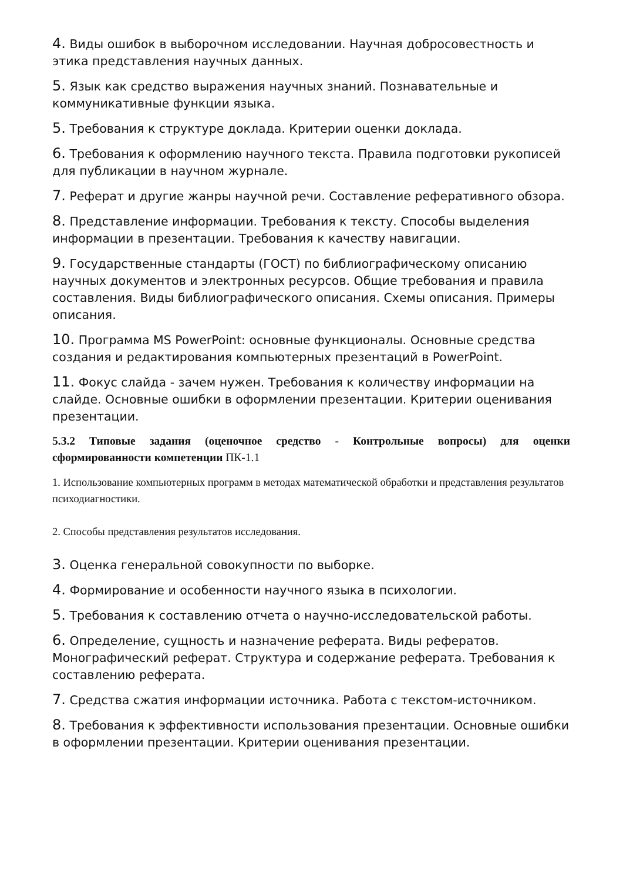4. Виды ошибок в выборочном исследовании. Научная добросовестность и этика представления научных данных.
5. Язык как средство выражения научных знаний. Познавательные и коммуникативные функции языка.
5. Требования к структуре доклада. Критерии оценки доклада.
6. Требования к оформлению научного текста. Правила подготовки рукописей для публикации в научном журнале.
7. Реферат и другие жанры научной речи. Составление реферативного обзора.
8. Представление информации. Требования к тексту. Способы выделения информации в презентации. Требования к качеству навигации.
9. Государственные стандарты (ГОСТ) по библиографическому описанию научных документов и электронных ресурсов. Общие требования и правила составления. Виды библиографического описания. Схемы описания. Примеры описания.
10. Программа MS PowerPoint: основные функционалы. Основные средства создания и редактирования компьютерных презентаций в PowerPoint.
11. Фокус слайда - зачем нужен. Требования к количеству информации на слайде. Основные ошибки в оформлении презентации. Критерии оценивания презентации.
5.3.2 Типовые задания (оценочное средство - Контрольные вопросы) для оценки сформированности компетенции ПК-1.1
1. Использование компьютерных программ в методах математической обработки и представления результатов психодиагностики.
2. Способы представления результатов исследования.
3. Оценка генеральной совокупности по выборке.
4. Формирование и особенности научного языка в психологии.
5. Требования к составлению отчета о научно-исследовательской работы.
6. Определение, сущность и назначение реферата. Виды рефератов. Монографический реферат. Структура и содержание реферата. Требования к составлению реферата.
7. Средства сжатия информации источника. Работа с текстом-источником.
8. Требования к эффективности использования презентации. Основные ошибки в оформлении презентации. Критерии оценивания презентации.